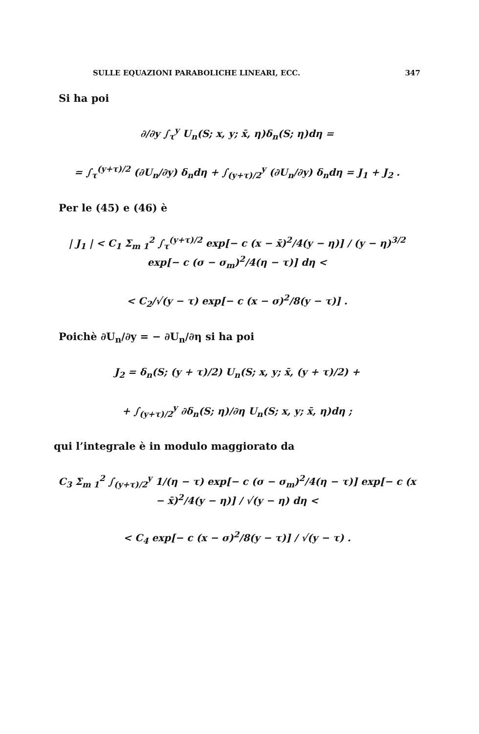SULLE EQUAZIONI PARABOLICHE LINEARI, ECC. 347
Si ha poi
∂/∂y ∫<sub>τ</sub><sup>y</sup> U<sub>n</sub>(S; x, y; x̄, η)δ<sub>n</sub>(S; η)dη =
= ∫<sub>τ</sub><sup>(y+τ)/2</sup> (∂U<sub>n</sub>/∂y) δ<sub>n</sub>dη + ∫<sub>(y+τ)/2</sub><sup>y</sup> (∂U<sub>n</sub>/∂y) δ<sub>n</sub>dη = J<sub>1</sub> + J<sub>2</sub> .
Per le (45) e (46) è
| J<sub>1</sub> | < C<sub>1</sub> Σ<sub>m 1</sub><sup>2</sup> ∫<sub>τ</sub><sup>(y+τ)/2</sup> exp[− c (x − x̄)<sup>2</sup>/4(y − η)] / (y − η)<sup>3/2</sup> exp[− c (σ − σ<sub>m</sub>)<sup>2</sup>/4(η − τ)] dη <
< C<sub>2</sub>/√(y − τ) exp[− c (x − σ)<sup>2</sup>/8(y − τ)] .
Poichè ∂U<sub>n</sub>/∂y = − ∂U<sub>n</sub>/∂η si ha poi
J<sub>2</sub> = δ<sub>n</sub>(S; (y + τ)/2) U<sub>n</sub>(S; x, y; x̄, (y + τ)/2) +
+ ∫<sub>(y+τ)/2</sub><sup>y</sup> ∂δ<sub>n</sub>(S; η)/∂η U<sub>n</sub>(S; x, y; x̄, η)dη ;
qui l’integrale è in modulo maggiorato da
C<sub>3</sub> Σ<sub>m 1</sub><sup>2</sup> ∫<sub>(y+τ)/2</sub><sup>y</sup> 1/(η − τ) exp[− c (σ − σ<sub>m</sub>)<sup>2</sup>/4(η − τ)] exp[− c (x − x̄)<sup>2</sup>/4(y − η)] / √(y − η) dη <
< C<sub>4</sub> exp[− c (x − σ)<sup>2</sup>/8(y − τ)] / √(y − τ) .